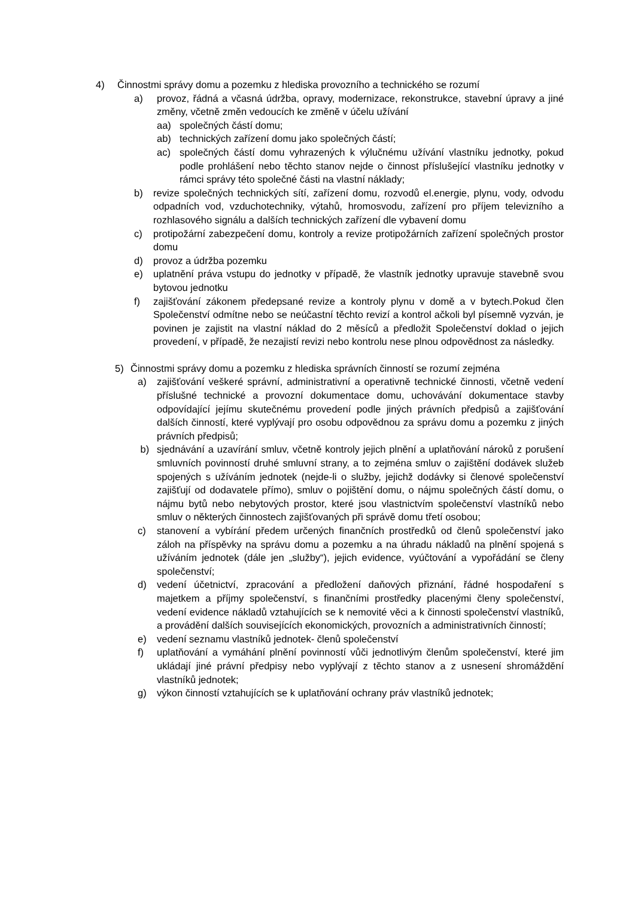4) Činnostmi správy domu a pozemku z hlediska provozního a technického se rozumí
a) provoz, řádná a včasná údržba, opravy, modernizace, rekonstrukce, stavební úpravy a jiné změny, včetně změn vedoucích ke změně v účelu užívání
aa) společných částí domu;
ab) technických zařízení domu jako společných částí;
ac) společných částí domu vyhrazených k výlučnému užívání vlastníku jednotky, pokud podle prohlášení nebo těchto stanov nejde o činnost příslušející vlastníku jednotky v rámci správy této společné části na vlastní náklady;
b) revize společných technických sítí, zařízení domu, rozvodů el.energie, plynu, vody, odvodu odpadních vod, vzduchotechniky, výtahů, hromosvodu, zařízení pro příjem televizního a rozhlasového signálu a dalších technických zařízení dle vybavení domu
c) protipožární zabezpečení domu, kontroly a revize protipožárních zařízení společných prostor domu
d) provoz a údržba pozemku
e) uplatnění práva vstupu do jednotky v případě, že vlastník jednotky upravuje stavebně svou bytovou jednotku
f) zajišťování zákonem předepsané revize a kontroly plynu v domě a v bytech.Pokud člen Společenství odmítne nebo se neúčastní těchto revizí a kontrol ačkoli byl písemně vyzván, je povinen je zajistit na vlastní náklad do 2 měsíců a předložit Společenství doklad o jejich provedení, v případě, že nezajistí revizi nebo kontrolu nese plnou odpovědnost za následky.
5) Činnostmi správy domu a pozemku z hlediska správních činností se rozumí zejména
a) zajišťování veškeré správní, administrativní a operativně technické činnosti, včetně vedení příslušné technické a provozní dokumentace domu, uchovávání dokumentace stavby odpovídající jejímu skutečnému provedení podle jiných právních předpisů a zajišťování dalších činností, které vyplývají pro osobu odpovědnou za správu domu a pozemku z jiných právních předpisů;
b) sjednávání a uzavírání smluv, včetně kontroly jejich plnění a uplatňování nároků z porušení smluvních povinností druhé smluvní strany, a to zejména smluv o zajištění dodávek služeb spojených s užíváním jednotek (nejde-li o služby, jejichž dodávky si členové společenství zajišťují od dodavatele přímo), smluv o pojištění domu, o nájmu společných částí domu, o nájmu bytů nebo nebytových prostor, které jsou vlastnictvím společenství vlastníků nebo smluv o některých činnostech zajišťovaných při správě domu třetí osobou;
c) stanovení a vybírání předem určených finančních prostředků od členů společenství jako záloh na příspěvky na správu domu a pozemku a na úhradu nákladů na plnění spojená s užíváním jednotek (dále jen „služby“), jejich evidence, vyúčtování a vypořádání se členy společenství;
d) vedení účetnictví, zpracování a předložení daňových přiznání, řádné hospodaření s majetkem a příjmy společenství, s finančními prostředky placenými členy společenství, vedení evidence nákladů vztahujících se k nemovité věci a k činnosti společenství vlastníků, a provádění dalších souvisejících ekonomických, provozních a administrativních činností;
e) vedení seznamu vlastníků jednotek- členů společenství
f) uplatňování a vymáhání plnění povinností vůči jednotlivým členům společenství, které jim ukládají jiné právní předpisy nebo vyplývají z těchto stanov a z usnesení shromáždění vlastníků jednotek;
g) výkon činností vztahujících se k uplatňování ochrany práv vlastníků jednotek;